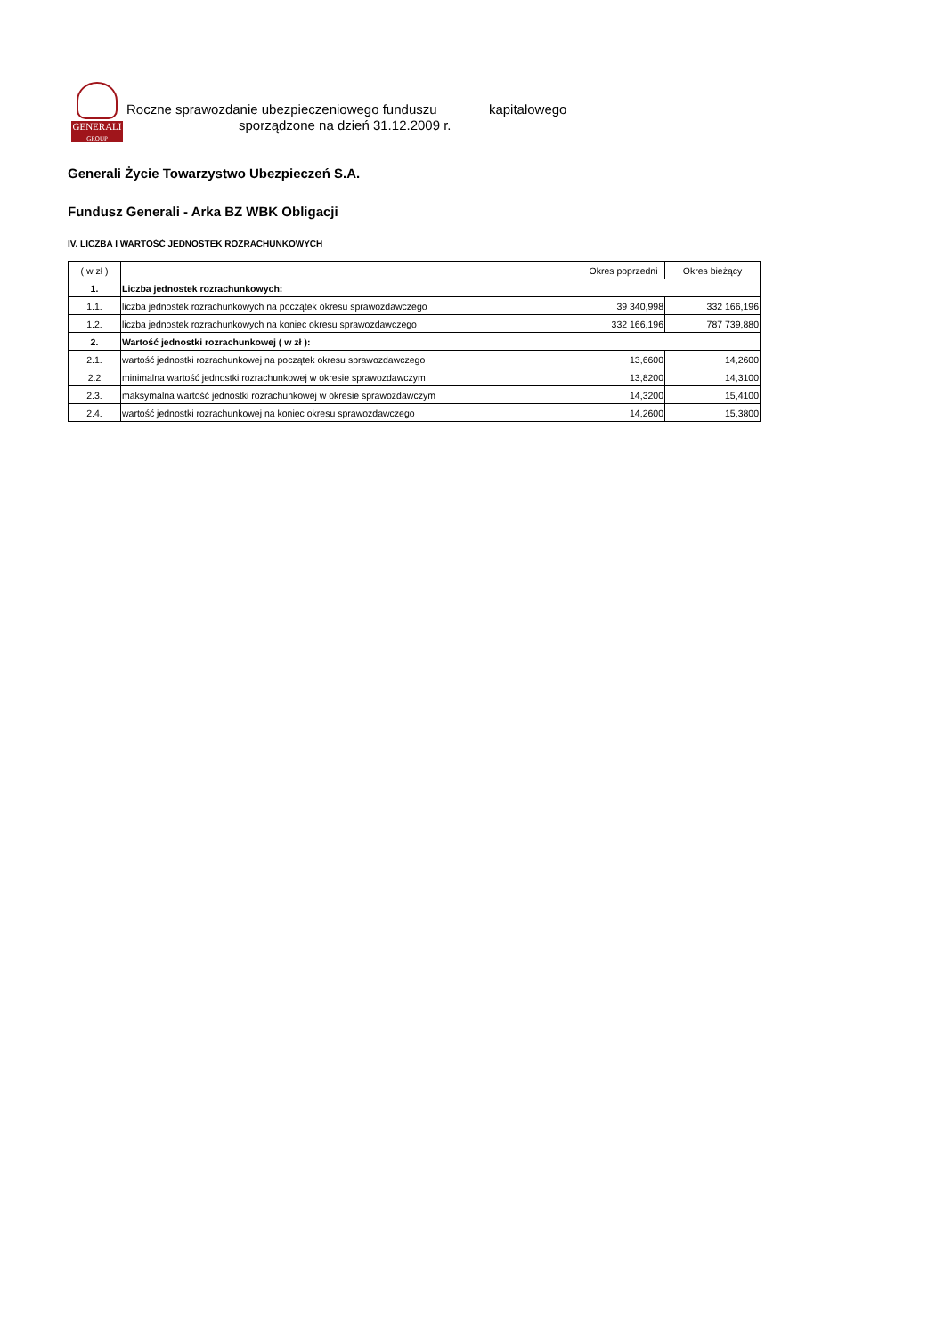GENERALI
GROUP
Roczne sprawozdanie ubezpieczeniowego funduszu kapitałowego
sporządzone na dzień 31.12.2009 r.
Generali Życie Towarzystwo Ubezpieczeń S.A.
Fundusz Generali - Arka BZ WBK Obligacji
IV. LICZBA I WARTOŚĆ JEDNOSTEK ROZRACHUNKOWYCH
| ( w zł ) | | Okres poprzedni | Okres bieżący |
| --- | --- | --- | --- |
| 1. | Liczba jednostek rozrachunkowych: | | |
| 1.1. | liczba jednostek rozrachunkowych na początek okresu sprawozdawczego | 39 340,998 | 332 166,196 |
| 1.2. | liczba jednostek rozrachunkowych na koniec okresu sprawozdawczego | 332 166,196 | 787 739,880 |
| 2. | Wartość jednostki rozrachunkowej ( w zł ): | | |
| 2.1. | wartość jednostki rozrachunkowej na początek okresu sprawozdawczego | 13,6600 | 14,2600 |
| 2.2 | minimalna wartość jednostki rozrachunkowej w okresie sprawozdawczym | 13,8200 | 14,3100 |
| 2.3. | maksymalna wartość jednostki rozrachunkowej w okresie sprawozdawczym | 14,3200 | 15,4100 |
| 2.4. | wartość jednostki rozrachunkowej na koniec okresu sprawozdawczego | 14,2600 | 15,3800 |